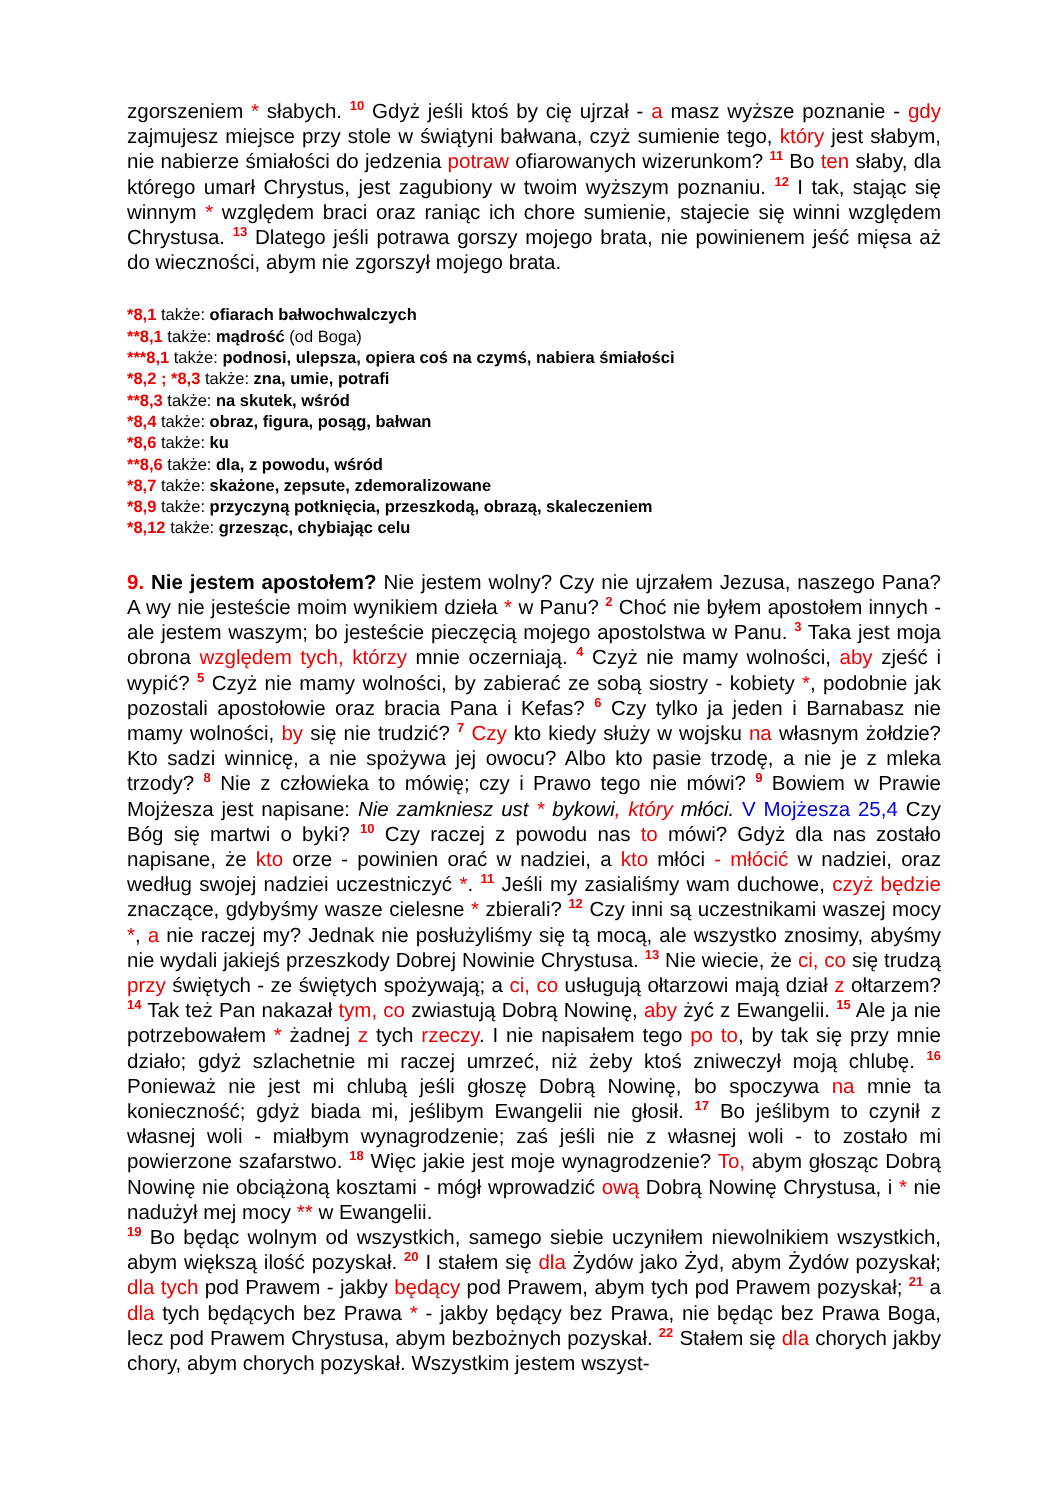zgorszeniem * słabych. <sup>10</sup> Gdyż jeśli ktoś by cię ujrzał - a masz wyższe poznanie - gdy zajmujesz miejsce przy stole w świątyni bałwana, czyż sumienie tego, który jest słabym, nie nabierze śmiałości do jedzenia potraw ofiarowanych wizerunkom? <sup>11</sup> Bo ten słaby, dla którego umarł Chrystus, jest zagubiony w twoim wyższym poznaniu. <sup>12</sup> I tak, stając się winnym * względem braci oraz raniąc ich chore sumienie, stajecie się winni względem Chrystusa. <sup>13</sup> Dlatego jeśli potrawa gorszy mojego brata, nie powinienem jeść mięsa aż do wieczności, abym nie zgorszył mojego brata.
*8,1 także: ofiarach bałwochwalczych
**8,1 także: mądrość (od Boga)
***8,1 także: podnosi, ulepsza, opiera coś na czymś, nabiera śmiałości
*8,2 ; *8,3 także: zna, umie, potrafi
**8,3 także: na skutek, wśród
*8,4 także: obraz, figura, posąg, bałwan
*8,6 także: ku
**8,6 także: dla, z powodu, wśród
*8,7 także: skażone, zepsute, zdemoralizowane
*8,9 także: przyczyną potknięcia, przeszkodą, obrazą, skaleczeniem
*8,12 także: grzesząc, chybiając celu
9. Nie jestem apostołem? Nie jestem wolny? Czy nie ujrzałem Jezusa, naszego Pana? A wy nie jesteście moim wynikiem dzieła * w Panu? <sup>2</sup> Choć nie byłem apostołem innych - ale jestem waszym; bo jesteście pieczęcią mojego apostolstwa w Panu. <sup>3</sup> Taka jest moja obrona względem tych, którzy mnie oczerniają. <sup>4</sup> Czyż nie mamy wolności, aby zjeść i wypić? <sup>5</sup> Czyż nie mamy wolności, by zabierać ze sobą siostry - kobiety *, podobnie jak pozostali apostołowie oraz bracia Pana i Kefas? <sup>6</sup> Czy tylko ja jeden i Barnabasz nie mamy wolności, by się nie trudzić? <sup>7</sup> Czy kto kiedy służy w wojsku na własnym żołdzie? Kto sadzi winnicę, a nie spożywa jej owocu? Albo kto pasie trzodę, a nie je z mleka trzody? <sup>8</sup> Nie z człowieka to mówię; czy i Prawo tego nie mówi? <sup>9</sup> Bowiem w Prawie Mojżesza jest napisane: Nie zamkniesz ust * bykowi, który młóci. V Mojżesza 25,4 Czy Bóg się martwi o byki? <sup>10</sup> Czy raczej z powodu nas to mówi? Gdyż dla nas zostało napisane, że kto orze - powinien orać w nadziei, a kto młóci - młócić w nadziei, oraz według swojej nadziei uczestniczyć *. <sup>11</sup> Jeśli my zasialiśmy wam duchowe, czyż będzie znaczące, gdybyśmy wasze cielesne * zbierali? <sup>12</sup> Czy inni są uczestnikami waszej mocy *, a nie raczej my? Jednak nie posłużyliśmy się tą mocą, ale wszystko znosimy, abyśmy nie wydali jakiejś przeszkody Dobrej Nowinie Chrystusa. <sup>13</sup> Nie wiecie, że ci, co się trudzą przy świętych - ze świętych spożywają; a ci, co usługują ołtarzowi mają dział z ołtarzem? <sup>14</sup> Tak też Pan nakazał tym, co zwiastują Dobrą Nowinę, aby żyć z Ewangelii. <sup>15</sup> Ale ja nie potrzebowałem * żadnej z tych rzeczy. I nie napisałem tego po to, by tak się przy mnie działo; gdyż szlachetnie mi raczej umrzeć, niż żeby ktoś zniweczył moją chlubę. <sup>16</sup> Ponieważ nie jest mi chlubą jeśli głoszę Dobrą Nowinę, bo spoczywa na mnie ta konieczność; gdyż biada mi, jeślibym Ewangelii nie głosił. <sup>17</sup> Bo jeślibym to czynił z własnej woli - miałbym wynagrodzenie; zaś jeśli nie z własnej woli - to zostało mi powierzone szafarstwo. <sup>18</sup> Więc jakie jest moje wynagrodzenie? To, abym głosząc Dobrą Nowinę nie obciążoną kosztami - mógł wprowadzić ową Dobrą Nowinę Chrystusa, i * nie nadużył mej mocy ** w Ewangelii.
<sup>19</sup> Bo będąc wolnym od wszystkich, samego siebie uczyniłem niewolnikiem wszystkich, abym większą ilość pozyskał. <sup>20</sup> I stałem się dla Żydów jako Żyd, abym Żydów pozyskał; dla tych pod Prawem - jakby będący pod Prawem, abym tych pod Prawem pozyskał; <sup>21</sup> a dla tych będących bez Prawa * - jakby będący bez Prawa, nie będąc bez Prawa Boga, lecz pod Prawem Chrystusa, abym bezbożnych pozyskał. <sup>22</sup> Stałem się dla chorych jakby chory, abym chorych pozyskał. Wszystkim jestem wszyst-